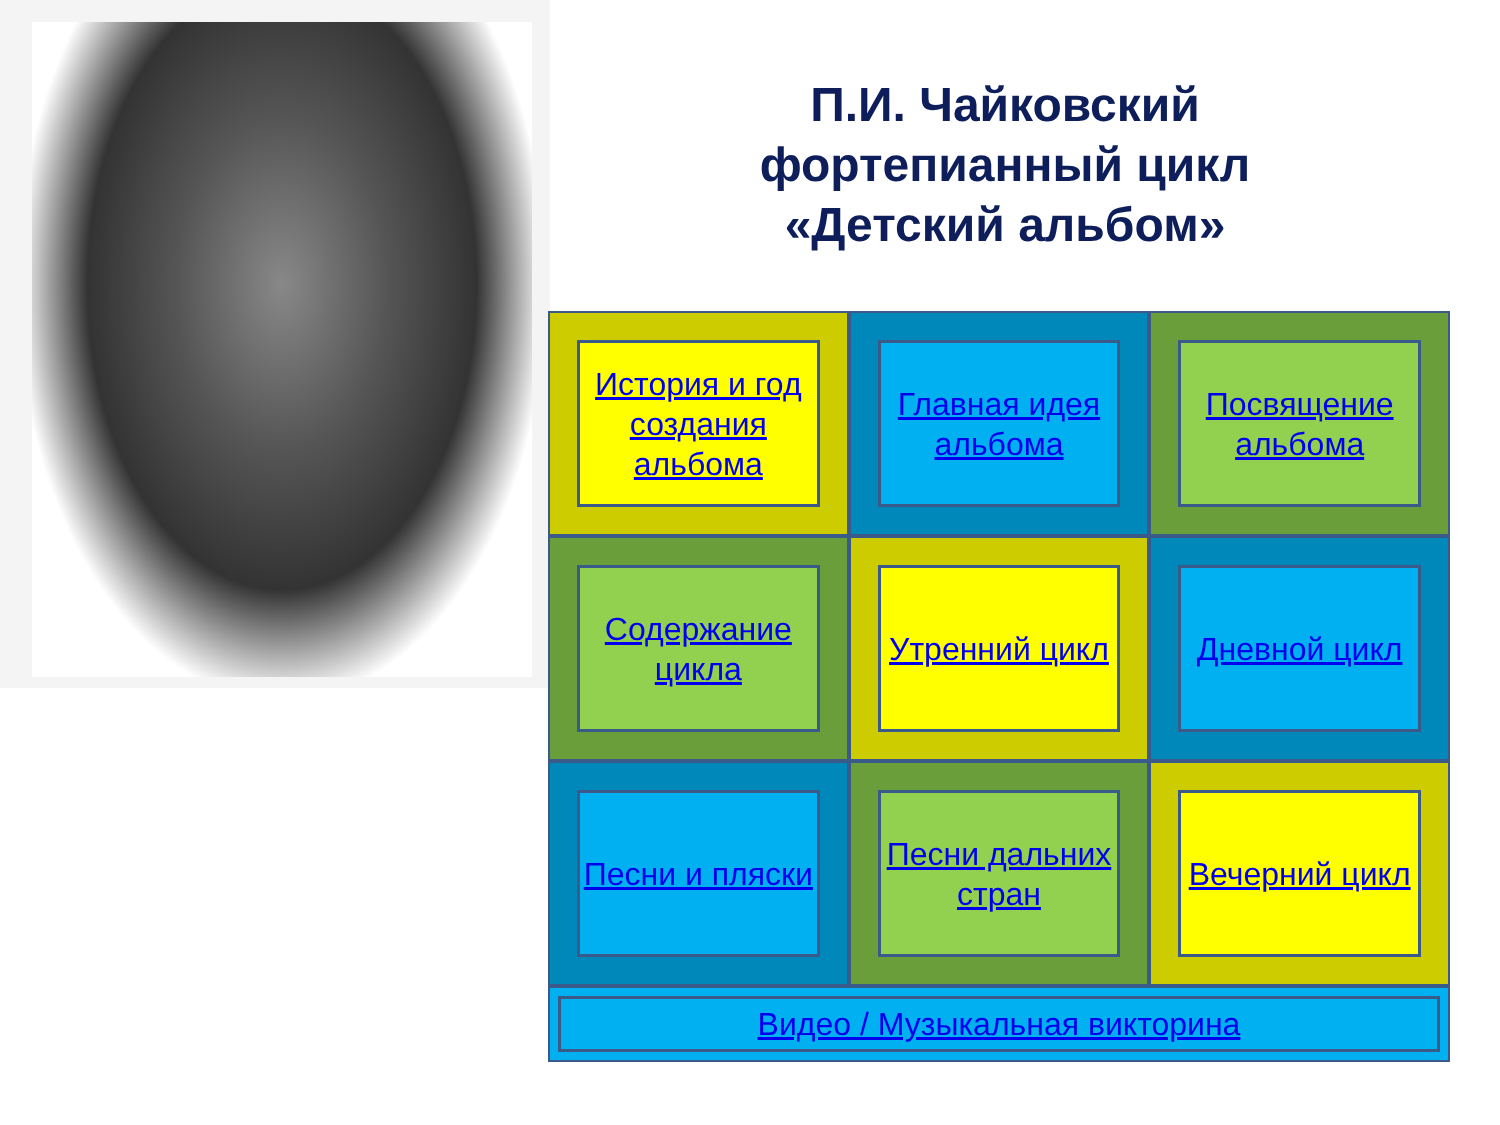П.И. Чайковский
фортепианный цикл
«Детский альбом»
История и год создания альбома
Главная идея альбома
Посвящение альбома
Содержание цикла
Утренний цикл
Дневной цикл
Песни и пляски
Песни дальних стран
Вечерний цикл
Видео / Музыкальная викторина